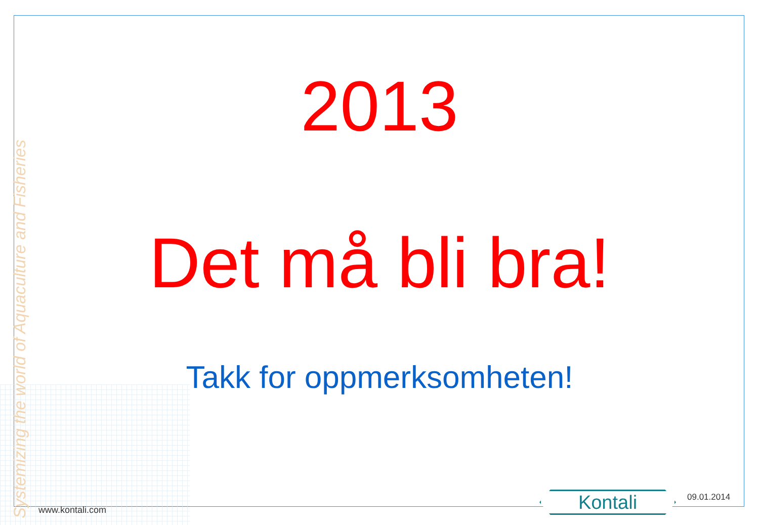Systemizing the world of Aquaculture and Fisheries
2013
Det må bli bra!
Takk for oppmerksomheten!
www.kontali.com Kontali 09.01.2014